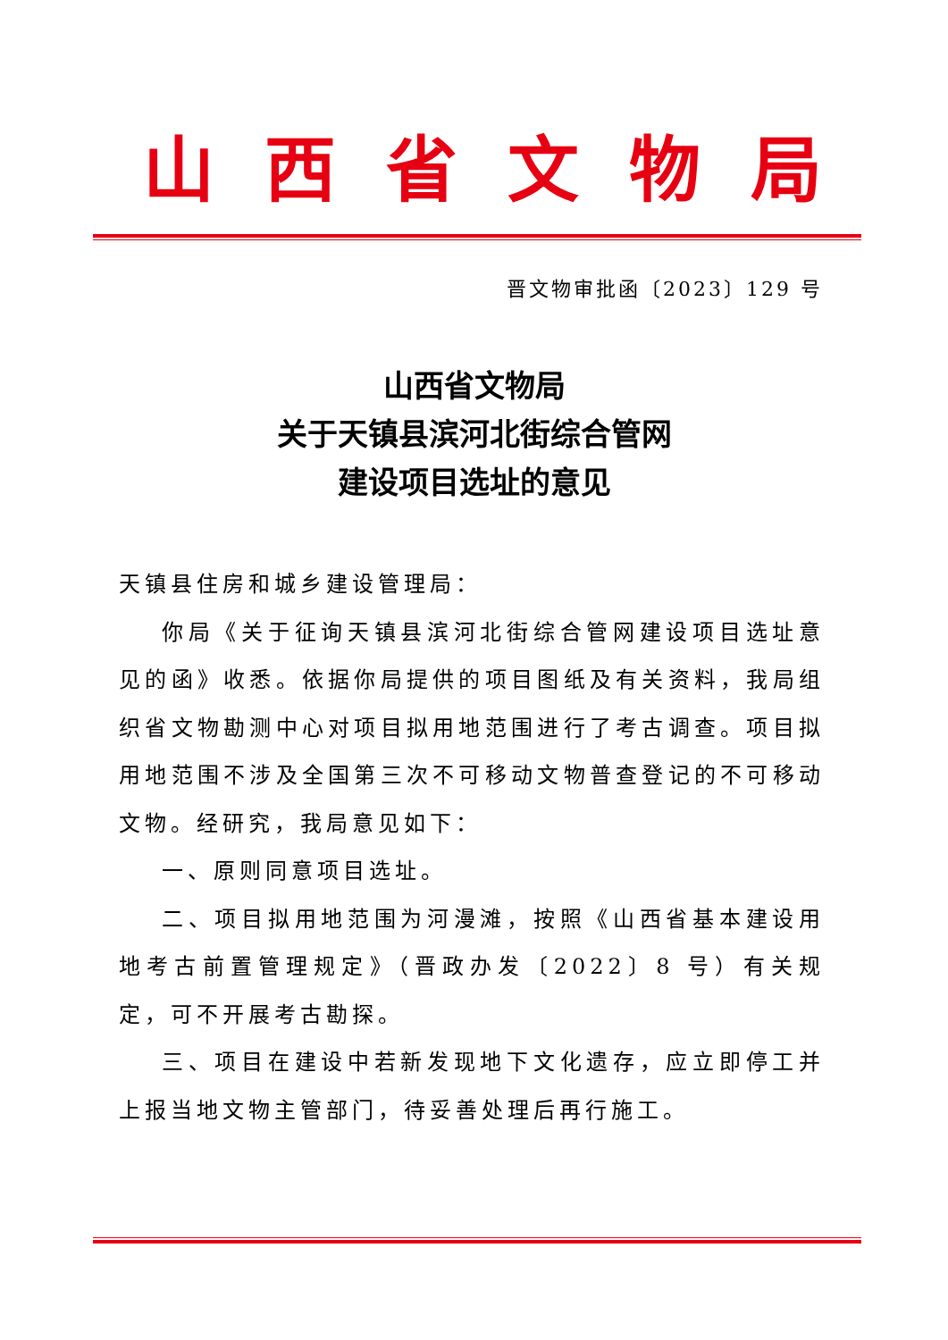山西省文物局
晋文物审批函〔2023〕129 号
山西省文物局
关于天镇县滨河北街综合管网
建设项目选址的意见
天镇县住房和城乡建设管理局：
你局《关于征询天镇县滨河北街综合管网建设项目选址意见的函》收悉。依据你局提供的项目图纸及有关资料，我局组织省文物勘测中心对项目拟用地范围进行了考古调查。项目拟用地范围不涉及全国第三次不可移动文物普查登记的不可移动文物。经研究，我局意见如下：
一、原则同意项目选址。
二、项目拟用地范围为河漫滩，按照《山西省基本建设用地考古前置管理规定》（晋政办发〔2022〕8 号）有关规定，可不开展考古勘探。
三、项目在建设中若新发现地下文化遗存，应立即停工并上报当地文物主管部门，待妥善处理后再行施工。